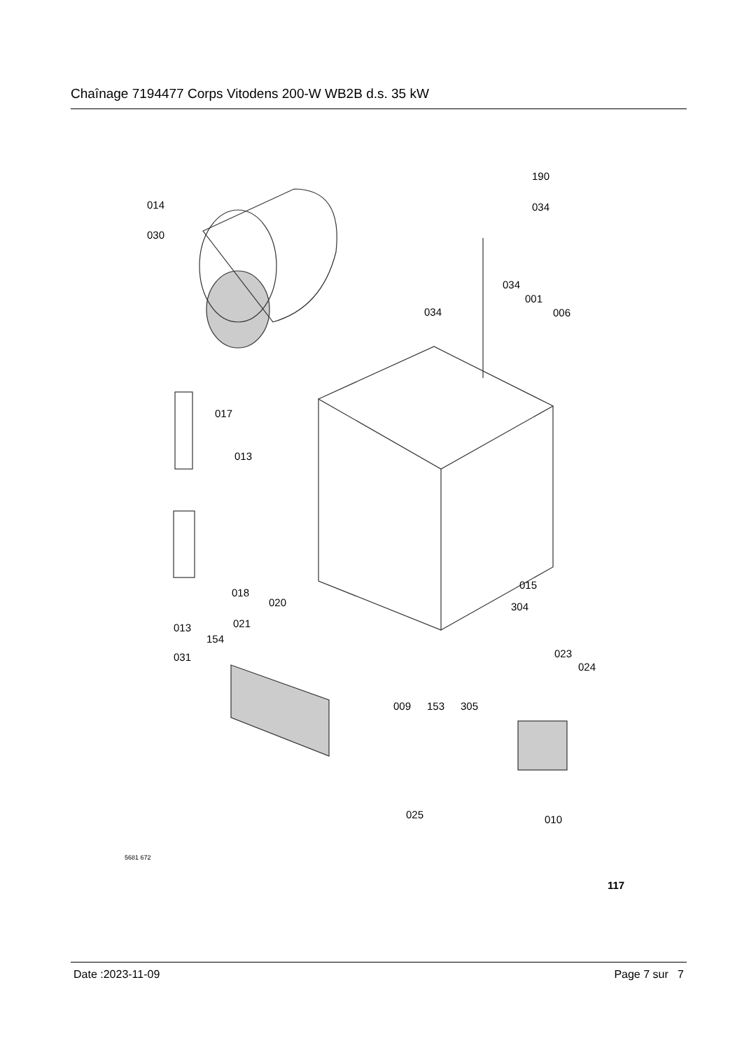Chaînage 7194477 Corps Vitodens 200-W WB2B d.s. 35 kW
190
034 014
030
034
001
006 034
017
013
018
015
020 304
013 021
154
031 023
024
009 153 305
025 010
5681 672
117
Date :2023-11-09 Page 7 sur 7